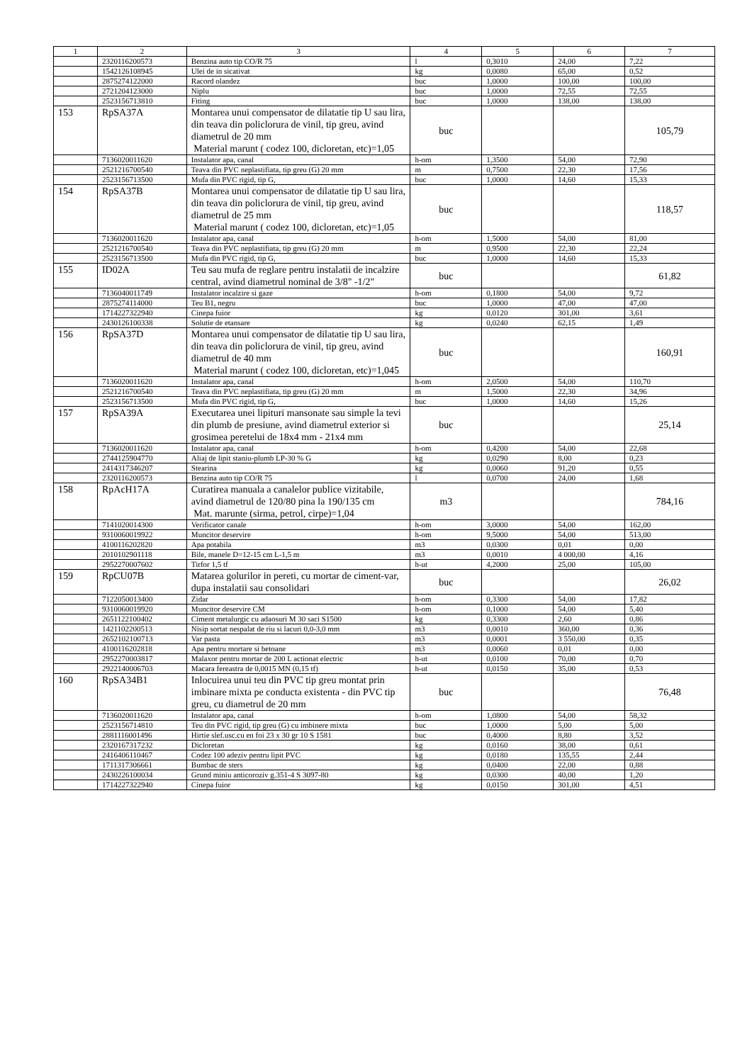| 1 | 2 | 3 | 4 | 5 | 6 | 7 |
| --- | --- | --- | --- | --- | --- | --- |
| | 2320116200573 | Benzina auto tip CO/R 75 | l | 0,3010 | 24,00 | 7,22 |
| | 1542126108945 | Ulei de in sicativat | kg | 0,0080 | 65,00 | 0,52 |
| | 2875274122000 | Racord olandez | buc | 1,0000 | 100,00 | 100,00 |
| | 2721204123000 | Niplu | buc | 1,0000 | 72,55 | 72,55 |
| | 2523156713810 | Fiting | buc | 1,0000 | 138,00 | 138,00 |
| 153 | RpSA37A | Montarea unui compensator de dilatatie tip U sau lira, din teava din policlorura de vinil, tip greu, avind diametrul de 20 mm Material marunt ( codez 100, dicloretan, etc)=1,05 | buc | | | 105,79 |
| | 7136020011620 | Instalator apa, canal | h-om | 1,3500 | 54,00 | 72,90 |
| | 2521216700540 | Teava din PVC neplastifiata, tip greu (G) 20 mm | m | 0,7500 | 22,30 | 17,56 |
| | 2523156713500 | Mufa din PVC rigid, tip G, | buc | 1,0000 | 14,60 | 15,33 |
| 154 | RpSA37B | Montarea unui compensator de dilatatie tip U sau lira, din teava din policlorura de vinil, tip greu, avind diametrul de 25 mm Material marunt ( codez 100, dicloretan, etc)=1,05 | buc | | | 118,57 |
| | 7136020011620 | Instalator apa, canal | h-om | 1,5000 | 54,00 | 81,00 |
| | 2521216700540 | Teava din PVC neplastifiata, tip greu (G) 20 mm | m | 0,9500 | 22,30 | 22,24 |
| | 2523156713500 | Mufa din PVC rigid, tip G, | buc | 1,0000 | 14,60 | 15,33 |
| 155 | ID02A | Teu sau mufa de reglare pentru instalatii de incalzire central, avind diametrul nominal de 3/8" -1/2" | buc | | | 61,82 |
| | 7136040011749 | Instalator incalzire si gaze | h-om | 0,1800 | 54,00 | 9,72 |
| | 2875274114000 | Teu B1, negru | buc | 1,0000 | 47,00 | 47,00 |
| | 1714227322940 | Cinepa fuior | kg | 0,0120 | 301,00 | 3,61 |
| | 2430126100338 | Solutie de etansare | kg | 0,0240 | 62,15 | 1,49 |
| 156 | RpSA37D | Montarea unui compensator de dilatatie tip U sau lira, din teava din policlorura de vinil, tip greu, avind diametrul de 40 mm Material marunt ( codez 100, dicloretan, etc)=1,045 | buc | | | 160,91 |
| | 7136020011620 | Instalator apa, canal | h-om | 2,0500 | 54,00 | 110,70 |
| | 2521216700540 | Teava din PVC neplastifiata, tip greu (G) 20 mm | m | 1,5000 | 22,30 | 34,96 |
| | 2523156713500 | Mufa din PVC rigid, tip G, | buc | 1,0000 | 14,60 | 15,26 |
| 157 | RpSA39A | Executarea unei lipituri mansonate sau simple la tevi din plumb de presiune, avind diametrul exterior si grosimea peretelui de 18x4 mm - 21x4 mm | buc | | | 25,14 |
| | 7136020011620 | Instalator apa, canal | h-om | 0,4200 | 54,00 | 22,68 |
| | 2744125904770 | Aliaj de lipit staniu-plumb LP-30 % G | kg | 0,0290 | 8,00 | 0,23 |
| | 2414317346207 | Stearina | kg | 0,0060 | 91,20 | 0,55 |
| | 2320116200573 | Benzina auto tip CO/R 75 | l | 0,0700 | 24,00 | 1,68 |
| 158 | RpAcH17A | Curatirea manuala a canalelor publice vizitabile, avind diametrul de 120/80 pina la 190/135 cm Mat. marunte (sirma, petrol, cirpe)=1,04 | m3 | | | 784,16 |
| | 7141020014300 | Verificator canale | h-om | 3,0000 | 54,00 | 162,00 |
| | 9310060019922 | Muncitor deservire | h-om | 9,5000 | 54,00 | 513,00 |
| | 4100116202820 | Apa potabila | m3 | 0,0300 | 0,01 | 0,00 |
| | 2010102901118 | Bile, manele D=12-15 cm L-1,5 m | m3 | 0,0010 | 4 000,00 | 4,16 |
| | 2952270007602 | Tirfor 1,5 tf | h-ut | 4,2000 | 25,00 | 105,00 |
| 159 | RpCU07B | Matarea golurilor in pereti, cu mortar de ciment-var, dupa instalatii sau consolidari | buc | | | 26,02 |
| | 7122050013400 | Zidar | h-om | 0,3300 | 54,00 | 17,82 |
| | 9310060019920 | Muncitor deservire CM | h-om | 0,1000 | 54,00 | 5,40 |
| | 2651122100402 | Ciment metalurgic cu adaosuri M 30 saci S1500 | kg | 0,3300 | 2,60 | 0,86 |
| | 1421102200513 | Nisip sortat nespalat de riu si lacuri 0,0-3,0 mm | m3 | 0,0010 | 360,00 | 0,36 |
| | 2652102100713 | Var pasta | m3 | 0,0001 | 3 550,00 | 0,35 |
| | 4100116202818 | Apa pentru mortare si betoane | m3 | 0,0060 | 0,01 | 0,00 |
| | 2952270003817 | Malaxor pentru mortar de 200 L actionat electric | h-ut | 0,0100 | 70,00 | 0,70 |
| | 2922140006703 | Macara fereastra de 0,0015 MN (0,15 tf) | h-ut | 0,0150 | 35,00 | 0,53 |
| 160 | RpSA34B1 | Inlocuirea unui teu din PVC tip greu montat prin imbinare mixta pe conducta existenta - din PVC tip greu, cu diametrul de 20 mm | buc | | | 76,48 |
| | 7136020011620 | Instalator apa, canal | h-om | 1,0800 | 54,00 | 58,32 |
| | 2523156714810 | Teu din PVC rigid, tip greu (G) cu imbinere mixta | buc | 1,0000 | 5,00 | 5,00 |
| | 2881116001496 | Hirtie slef.usc.cu en foi 23 x 30 gr 10 S 1581 | buc | 0,4000 | 8,80 | 3,52 |
| | 2320167317232 | Dicloretan | kg | 0,0160 | 38,00 | 0,61 |
| | 2416406110467 | Codez 100 adeziv pentru lipit PVC | kg | 0,0180 | 135,55 | 2,44 |
| | 1711317306661 | Bumbac de sters | kg | 0,0400 | 22,00 | 0,88 |
| | 2430226100034 | Grund miniu anticoroziv g.351-4 S 3097-80 | kg | 0,0300 | 40,00 | 1,20 |
| | 1714227322940 | Cinepa fuior | kg | 0,0150 | 301,00 | 4,51 |